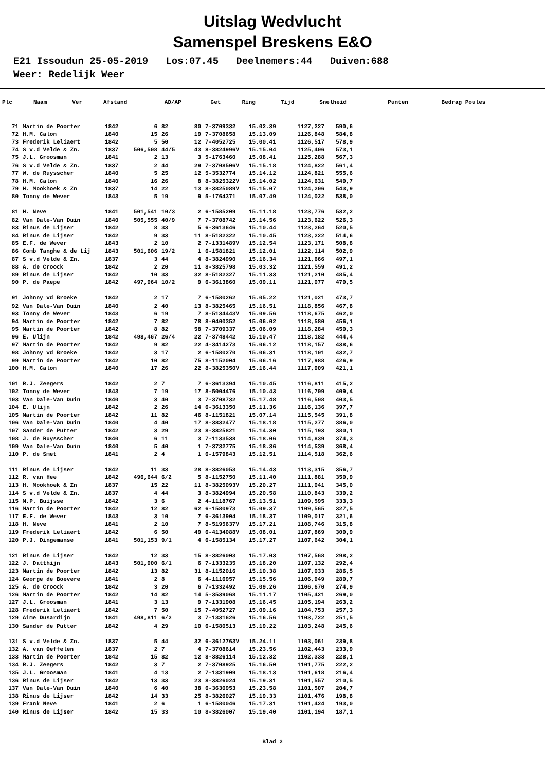Uitslag Wedvlucht
Samenspel Breskens E&O
E21 Issoudun 25-05-2019 Los:07.45 Deelnemers:44 Duiven:688 Weer: Redelijk Weer
| Plc | Naam | Ver | Afstand | AD/AP | Get | Ring | Tijd | Snelheid | Punten | Bedrag Poules |
| --- | --- | --- | --- | --- | --- | --- | --- | --- | --- | --- |
| 71 | Martin de Poorter | 1842 | 6 | 82 | 80 | 7-3709332 | 15.02.39 | 1127,227 | 590,6 |
| 72 | H.M. Calon | 1840 | 15 | 26 | 19 | 7-3708658 | 15.13.09 | 1126,848 | 584,8 |
| 73 | Frederik Leliaert | 1842 | 5 | 50 | 12 | 7-4052725 | 15.00.41 | 1126,517 | 578,9 |
| 74 | S v.d Velde & Zn. | 1837 | 506,508 | 44/5 | 43 | 8-3824996V | 15.15.04 | 1125,406 | 573,1 |
| 75 | J.L. Groosman | 1841 | 2 | 13 | 3 | 5-1763460 | 15.08.41 | 1125,288 | 567,3 |
| 76 | S v.d Velde & Zn. | 1837 | 2 | 44 | 29 | 7-3708506V | 15.15.18 | 1124,822 | 561,4 |
| 77 | W. de Ruysscher | 1840 | 5 | 25 | 12 | 5-3532774 | 15.14.12 | 1124,821 | 555,6 |
| 78 | H.M. Calon | 1840 | 16 | 26 | 8 | 8-3825322V | 15.14.02 | 1124,631 | 549,7 |
| 79 | H. Mookhoek & Zn | 1837 | 14 | 22 | 13 | 8-3825089V | 15.15.07 | 1124,206 | 543,9 |
| 80 | Tonny de Wever | 1843 | 5 | 19 | 9 | 5-1764371 | 15.07.49 | 1124,022 | 538,0 |
| 81 | H. Neve | 1841 | 501,541 | 10/3 | 2 | 6-1585209 | 15.11.18 | 1123,776 | 532,2 |
| 82 | Van Dale-Van Duin | 1840 | 505,555 | 40/9 | 7 | 7-3708742 | 15.14.56 | 1123,622 | 526,3 |
| 83 | Rinus de Lijser | 1842 | 8 | 33 | 5 | 6-3613646 | 15.10.44 | 1123,264 | 520,5 |
| 84 | Rinus de Lijser | 1842 | 9 | 33 | 11 | 8-5182322 | 15.10.45 | 1123,222 | 514,6 |
| 85 | E.F. de Wever | 1843 | 2 | 10 | 2 | 7-1331489V | 15.12.54 | 1123,171 | 508,8 |
| 86 | Comb Tanghe & de Lij | 1843 | 501,606 | 19/2 | 1 | 6-1581821 | 15.12.01 | 1122,114 | 502,9 |
| 87 | S v.d Velde & Zn. | 1837 | 3 | 44 | 4 | 8-3824990 | 15.16.34 | 1121,666 | 497,1 |
| 88 | A. de Croock | 1842 | 2 | 20 | 11 | 8-3825798 | 15.03.32 | 1121,559 | 491,2 |
| 89 | Rinus de Lijser | 1842 | 10 | 33 | 32 | 8-5182327 | 15.11.33 | 1121,210 | 485,4 |
| 90 | P. de Paepe | 1842 | 497,964 | 10/2 | 9 | 6-3613860 | 15.09.11 | 1121,077 | 479,5 |
| 91 | Johnny vd Broeke | 1842 | 2 | 17 | 7 | 6-1580262 | 15.05.22 | 1121,021 | 473,7 |
| 92 | Van Dale-Van Duin | 1840 | 2 | 40 | 13 | 8-3825465 | 15.16.51 | 1118,856 | 467,8 |
| 93 | Tonny de Wever | 1843 | 6 | 19 | 7 | 8-5134443V | 15.09.56 | 1118,675 | 462,0 |
| 94 | Martin de Poorter | 1842 | 7 | 82 | 78 | 8-0400352 | 15.06.02 | 1118,580 | 456,1 |
| 95 | Martin de Poorter | 1842 | 8 | 82 | 58 | 7-3709337 | 15.06.09 | 1118,284 | 450,3 |
| 96 | E. Ulijn | 1842 | 498,467 | 26/4 | 22 | 7-3748442 | 15.10.47 | 1118,182 | 444,4 |
| 97 | Martin de Poorter | 1842 | 9 | 82 | 22 | 4-3414273 | 15.06.12 | 1118,157 | 438,6 |
| 98 | Johnny vd Broeke | 1842 | 3 | 17 | 2 | 6-1580270 | 15.06.31 | 1118,101 | 432,7 |
| 99 | Martin de Poorter | 1842 | 10 | 82 | 75 | 8-1152004 | 15.06.16 | 1117,988 | 426,9 |
| 100 | H.M. Calon | 1840 | 17 | 26 | 22 | 8-3825350V | 15.16.44 | 1117,909 | 421,1 |
| 101 | R.J. Zeegers | 1842 | 2 | 7 | 7 | 6-3613394 | 15.10.45 | 1116,811 | 415,2 |
| 102 | Tonny de Wever | 1843 | 7 | 19 | 17 | 8-5004476 | 15.10.43 | 1116,709 | 409,4 |
| 103 | Van Dale-Van Duin | 1840 | 3 | 40 | 3 | 7-3708732 | 15.17.48 | 1116,508 | 403,5 |
| 104 | E. Ulijn | 1842 | 2 | 26 | 14 | 6-3613350 | 15.11.36 | 1116,136 | 397,7 |
| 105 | Martin de Poorter | 1842 | 11 | 82 | 46 | 8-1151821 | 15.07.14 | 1115,545 | 391,8 |
| 106 | Van Dale-Van Duin | 1840 | 4 | 40 | 17 | 8-3832477 | 15.18.18 | 1115,277 | 386,0 |
| 107 | Sander de Putter | 1842 | 3 | 29 | 23 | 8-3825821 | 15.14.30 | 1115,193 | 380,1 |
| 108 | J. de Ruysscher | 1840 | 6 | 11 | 3 | 7-1133538 | 15.18.06 | 1114,839 | 374,3 |
| 109 | Van Dale-Van Duin | 1840 | 5 | 40 | 1 | 7-3732775 | 15.18.36 | 1114,539 | 368,4 |
| 110 | P. de Smet | 1841 | 2 | 4 | 1 | 6-1579843 | 15.12.51 | 1114,518 | 362,6 |
| 111 | Rinus de Lijser | 1842 | 11 | 33 | 28 | 8-3826053 | 15.14.43 | 1113,315 | 356,7 |
| 112 | R. van Hee | 1842 | 496,644 | 6/2 | 5 | 8-1152750 | 15.11.40 | 1111,881 | 350,9 |
| 113 | H. Mookhoek & Zn | 1837 | 15 | 22 | 11 | 8-3825093V | 15.20.27 | 1111,041 | 345,0 |
| 114 | S v.d Velde & Zn. | 1837 | 4 | 44 | 3 | 8-3824994 | 15.20.58 | 1110,843 | 339,2 |
| 115 | M.P. Buijsse | 1842 | 3 | 6 | 2 | 4-1118767 | 15.13.51 | 1109,595 | 333,3 |
| 116 | Martin de Poorter | 1842 | 12 | 82 | 62 | 6-1580973 | 15.09.37 | 1109,565 | 327,5 |
| 117 | E.F. de Wever | 1843 | 3 | 10 | 7 | 6-3613904 | 15.18.37 | 1109,017 | 321,6 |
| 118 | H. Neve | 1841 | 2 | 10 | 7 | 8-5195637V | 15.17.21 | 1108,746 | 315,8 |
| 119 | Frederik Leliaert | 1842 | 6 | 50 | 49 | 6-4134088V | 15.08.01 | 1107,869 | 309,9 |
| 120 | P.J. Dingemanse | 1841 | 501,153 | 9/1 | 4 | 6-1585134 | 15.17.27 | 1107,642 | 304,1 |
| 121 | Rinus de Lijser | 1842 | 12 | 33 | 15 | 8-3826003 | 15.17.03 | 1107,568 | 298,2 |
| 122 | J. Datthijn | 1843 | 501,900 | 6/1 | 6 | 7-1333235 | 15.18.20 | 1107,132 | 292,4 |
| 123 | Martin de Poorter | 1842 | 13 | 82 | 31 | 8-1152016 | 15.10.38 | 1107,033 | 286,5 |
| 124 | George de Boevere | 1841 | 2 | 8 | 6 | 4-1116957 | 15.15.56 | 1106,949 | 280,7 |
| 125 | A. de Croock | 1842 | 3 | 20 | 6 | 7-1332492 | 15.09.26 | 1106,670 | 274,9 |
| 126 | Martin de Poorter | 1842 | 14 | 82 | 14 | 5-3539068 | 15.11.17 | 1105,421 | 269,0 |
| 127 | J.L. Groosman | 1841 | 3 | 13 | 9 | 7-1331908 | 15.16.45 | 1105,194 | 263,2 |
| 128 | Frederik Leliaert | 1842 | 7 | 50 | 15 | 7-4052727 | 15.09.16 | 1104,753 | 257,3 |
| 129 | Aime Dusardijn | 1841 | 498,811 | 6/2 | 3 | 7-1331626 | 15.16.56 | 1103,722 | 251,5 |
| 130 | Sander de Putter | 1842 | 4 | 29 | 10 | 6-1580513 | 15.19.22 | 1103,248 | 245,6 |
| 131 | S v.d Velde & Zn. | 1837 | 5 | 44 | 32 | 6-3612763V | 15.24.11 | 1103,061 | 239,8 |
| 132 | A. van Oeffelen | 1837 | 2 | 7 | 4 | 7-3708614 | 15.23.56 | 1102,443 | 233,9 |
| 133 | Martin de Poorter | 1842 | 15 | 82 | 12 | 8-3826114 | 15.12.32 | 1102,333 | 228,1 |
| 134 | R.J. Zeegers | 1842 | 3 | 7 | 2 | 7-3708925 | 15.16.50 | 1101,775 | 222,2 |
| 135 | J.L. Groosman | 1841 | 4 | 13 | 2 | 7-1331909 | 15.18.13 | 1101,618 | 216,4 |
| 136 | Rinus de Lijser | 1842 | 13 | 33 | 23 | 8-3826024 | 15.19.31 | 1101,557 | 210,5 |
| 137 | Van Dale-Van Duin | 1840 | 6 | 40 | 38 | 6-3630953 | 15.23.58 | 1101,507 | 204,7 |
| 138 | Rinus de Lijser | 1842 | 14 | 33 | 25 | 8-3826027 | 15.19.33 | 1101,476 | 198,8 |
| 139 | Frank Neve | 1841 | 2 | 6 | 1 | 6-1580046 | 15.17.31 | 1101,424 | 193,0 |
| 140 | Rinus de Lijser | 1842 | 15 | 33 | 10 | 8-3826007 | 15.19.40 | 1101,194 | 187,1 |
Blad 2